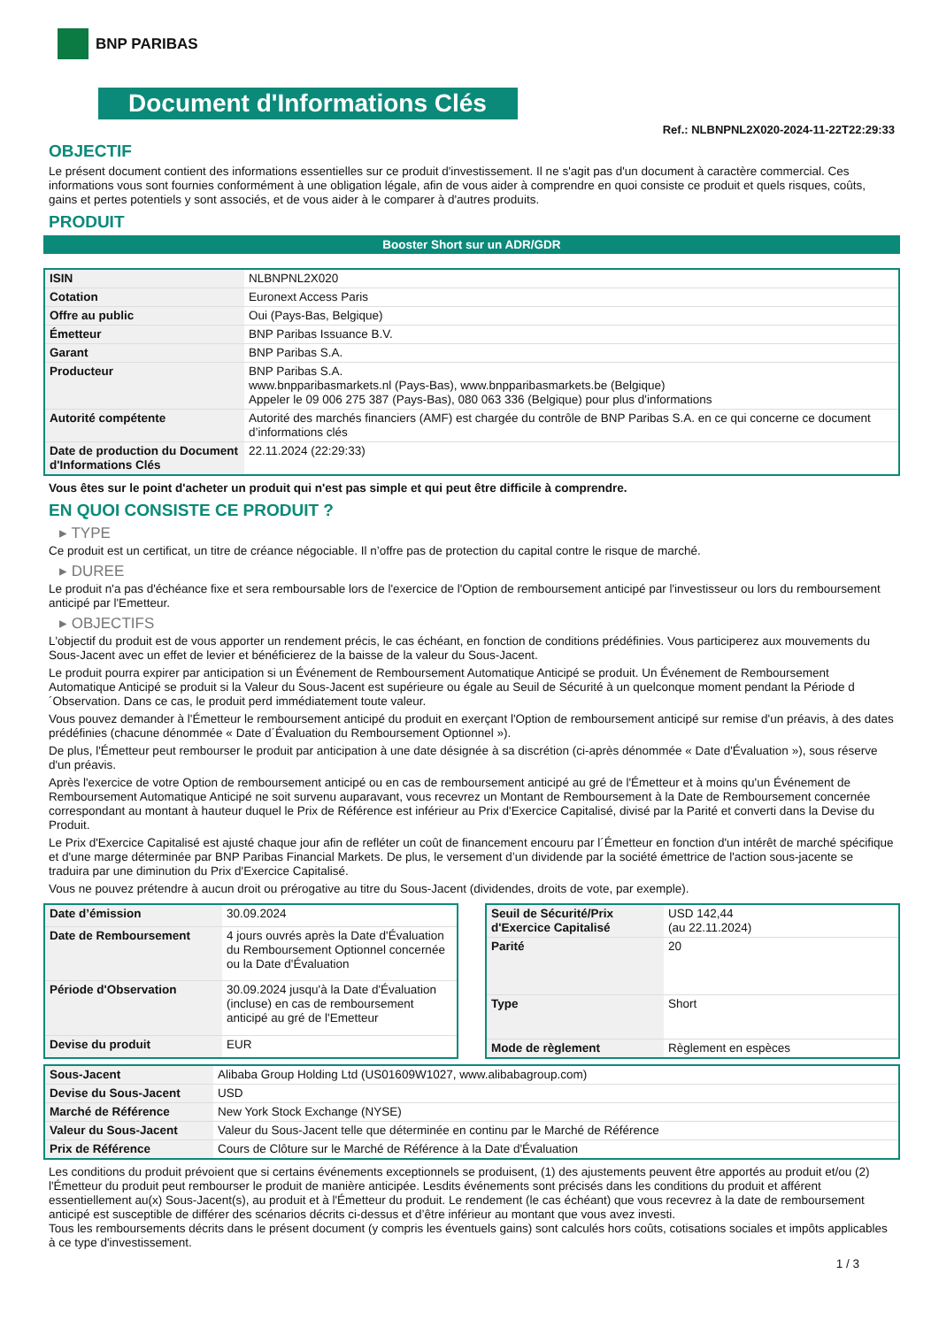BNP PARIBAS
Document d'Informations Clés
Ref.: NLBNPNL2X020-2024-11-22T22:29:33
OBJECTIF
Le présent document contient des informations essentielles sur ce produit d'investissement. Il ne s'agit pas d'un document à caractère commercial. Ces informations vous sont fournies conformément à une obligation légale, afin de vous aider à comprendre en quoi consiste ce produit et quels risques, coûts, gains et pertes potentiels y sont associés, et de vous aider à le comparer à d'autres produits.
PRODUIT
Booster Short sur un ADR/GDR
| ISIN | NLBNPNL2X020 |
| Cotation | Euronext Access Paris |
| Offre au public | Oui (Pays-Bas, Belgique) |
| Émetteur | BNP Paribas Issuance B.V. |
| Garant | BNP Paribas S.A. |
| Producteur | BNP Paribas S.A. www.bnpparibasmarkets.nl (Pays-Bas), www.bnpparibasmarkets.be (Belgique) Appeler le 09 006 275 387 (Pays-Bas), 080 063 336 (Belgique) pour plus d'informations |
| Autorité compétente | Autorité des marchés financiers (AMF) est chargée du contrôle de BNP Paribas S.A. en ce qui concerne ce document d’informations clés |
| Date de production du Document d'Informations Clés | 22.11.2024 (22:29:33) |
Vous êtes sur le point d'acheter un produit qui n'est pas simple et qui peut être difficile à comprendre.
EN QUOI CONSISTE CE PRODUIT ?
▸ TYPE
Ce produit est un certificat, un titre de créance négociable. Il n’offre pas de protection du capital contre le risque de marché.
▸ DUREE
Le produit n'a pas d'échéance fixe et sera remboursable lors de l'exercice de l'Option de remboursement anticipé par l'investisseur ou lors du remboursement anticipé par l'Emetteur.
▸ OBJECTIFS
L'objectif du produit est de vous apporter un rendement précis, le cas échéant, en fonction de conditions prédéfinies. Vous participerez aux mouvements du Sous-Jacent avec un effet de levier et bénéficierez de la baisse de la valeur du Sous-Jacent.
Le produit pourra expirer par anticipation si un Événement de Remboursement Automatique Anticipé se produit. Un Événement de Remboursement Automatique Anticipé se produit si la Valeur du Sous-Jacent est supérieure ou égale au Seuil de Sécurité à un quelconque moment pendant la Période d´Observation. Dans ce cas, le produit perd immédiatement toute valeur.
Vous pouvez demander à l'Émetteur le remboursement anticipé du produit en exerçant l'Option de remboursement anticipé sur remise d'un préavis, à des dates prédéfinies (chacune dénommée « Date d´Évaluation du Remboursement Optionnel »).
De plus, l'Émetteur peut rembourser le produit par anticipation à une date désignée à sa discrétion (ci-après dénommée « Date d'Évaluation »), sous réserve d'un préavis.
Après l'exercice de votre Option de remboursement anticipé ou en cas de remboursement anticipé au gré de l'Émetteur et à moins qu'un Événement de Remboursement Automatique Anticipé ne soit survenu auparavant, vous recevrez un Montant de Remboursement à la Date de Remboursement concernée correspondant au montant à hauteur duquel le Prix de Référence est inférieur au Prix d'Exercice Capitalisé, divisé par la Parité et converti dans la Devise du Produit.
Le Prix d'Exercice Capitalisé est ajusté chaque jour afin de refléter un coût de financement encouru par l´Émetteur en fonction d'un intérêt de marché spécifique et d'une marge déterminée par BNP Paribas Financial Markets. De plus, le versement d’un dividende par la société émettrice de l'action sous-jacente se traduira par une diminution du Prix d'Exercice Capitalisé.
Vous ne pouvez prétendre à aucun droit ou prérogative au titre du Sous-Jacent (dividendes, droits de vote, par exemple).
| Date d’émission | 30.09.2024 |
| Date de Remboursement | 4 jours ouvrés après la Date d'Évaluation du Remboursement Optionnel concernée ou la Date d'Évaluation |
| Période d'Observation | 30.09.2024 jusqu'à la Date d'Évaluation (incluse) en cas de remboursement anticipé au gré de l'Emetteur |
| Devise du produit | EUR |
| Seuil de Sécurité/Prix d'Exercice Capitalisé | USD 142,44 (au 22.11.2024) |
| Parité | 20 |
| Type | Short |
| Mode de règlement | Règlement en espèces |
| Sous-Jacent | Alibaba Group Holding Ltd (US01609W1027, www.alibabagroup.com) |
| Devise du Sous-Jacent | USD |
| Marché de Référence | New York Stock Exchange (NYSE) |
| Valeur du Sous-Jacent | Valeur du Sous-Jacent telle que déterminée en continu par le Marché de Référence |
| Prix de Référence | Cours de Clôture sur le Marché de Référence à la Date d'Évaluation |
Les conditions du produit prévoient que si certains événements exceptionnels se produisent, (1) des ajustements peuvent être apportés au produit et/ou (2) l'Émetteur du produit peut rembourser le produit de manière anticipée. Lesdits événements sont précisés dans les conditions du produit et afférent essentiellement au(x) Sous-Jacent(s), au produit et à l'Émetteur du produit. Le rendement (le cas échéant) que vous recevrez à la date de remboursement anticipé est susceptible de différer des scénarios décrits ci-dessus et d’être inférieur au montant que vous avez investi.
Tous les remboursements décrits dans le présent document (y compris les éventuels gains) sont calculés hors coûts, cotisations sociales et impôts applicables à ce type d'investissement.
1 / 3